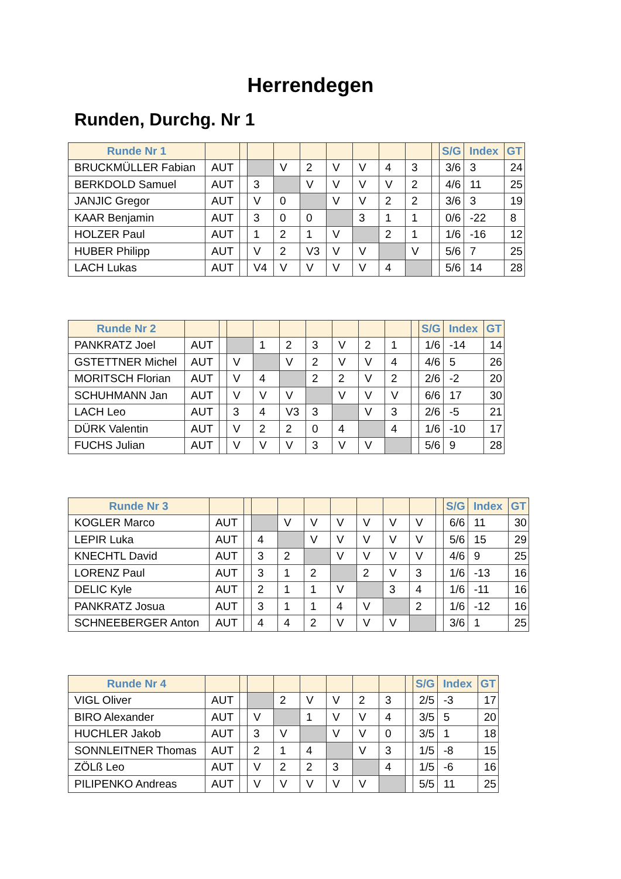Herrendegen
Runden, Durchg. Nr 1
| Runde Nr 1 | | | | | | | | | | | S/G | Index | GT |
| --- | --- | --- | --- | --- | --- | --- | --- | --- | --- | --- | --- | --- | --- |
| BRUCKMÜLLER Fabian | AUT | | | V | 2 | V | V | 4 | 3 | | 3/6 | 3 | 24 |
| BERKDOLD Samuel | AUT | | 3 | | V | V | V | V | 2 | | 4/6 | 11 | 25 |
| JANJIC Gregor | AUT | | V | 0 | | V | V | 2 | 2 | | 3/6 | 3 | 19 |
| KAAR Benjamin | AUT | | 3 | 0 | 0 | | 3 | 1 | 1 | | 0/6 | -22 | 8 |
| HOLZER Paul | AUT | | 1 | 2 | 1 | V | | 2 | 1 | | 1/6 | -16 | 12 |
| HUBER Philipp | AUT | | V | 2 | V3 | V | V | | V | | 5/6 | 7 | 25 |
| LACH Lukas | AUT | | V4 | V | V | V | V | 4 | | | 5/6 | 14 | 28 |
| Runde Nr 2 | | | | | | | | | | | S/G | Index | GT |
| --- | --- | --- | --- | --- | --- | --- | --- | --- | --- | --- | --- | --- | --- |
| PANKRATZ Joel | AUT | | | 1 | 2 | 3 | V | 2 | 1 | | 1/6 | -14 | 14 |
| GSTETTNER Michel | AUT | | V | | V | 2 | V | V | 4 | | 4/6 | 5 | 26 |
| MORITSCH Florian | AUT | | V | 4 | | 2 | 2 | V | 2 | | 2/6 | -2 | 20 |
| SCHUHMANN Jan | AUT | | V | V | V | | V | V | V | | 6/6 | 17 | 30 |
| LACH Leo | AUT | | 3 | 4 | V3 | 3 | | V | 3 | | 2/6 | -5 | 21 |
| DÜRK Valentin | AUT | | V | 2 | 2 | 0 | 4 | | 4 | | 1/6 | -10 | 17 |
| FUCHS Julian | AUT | | V | V | V | 3 | V | V | | | 5/6 | 9 | 28 |
| Runde Nr 3 | | | | | | | | | | | S/G | Index | GT |
| --- | --- | --- | --- | --- | --- | --- | --- | --- | --- | --- | --- | --- | --- |
| KOGLER Marco | AUT | | | V | V | V | V | V | V | | 6/6 | 11 | 30 |
| LEPIR Luka | AUT | | 4 | | V | V | V | V | V | | 5/6 | 15 | 29 |
| KNECHTL David | AUT | | 3 | 2 | | V | V | V | V | | 4/6 | 9 | 25 |
| LORENZ Paul | AUT | | 3 | 1 | 2 | | 2 | V | 3 | | 1/6 | -13 | 16 |
| DELIC Kyle | AUT | | 2 | 1 | 1 | V | | 3 | 4 | | 1/6 | -11 | 16 |
| PANKRATZ Josua | AUT | | 3 | 1 | 1 | 4 | V | | 2 | | 1/6 | -12 | 16 |
| SCHNEEBERGER Anton | AUT | | 4 | 4 | 2 | V | V | V | | | 3/6 | 1 | 25 |
| Runde Nr 4 | | | | | | | | | | S/G | Index | GT |
| --- | --- | --- | --- | --- | --- | --- | --- | --- | --- | --- | --- | --- |
| VIGL Oliver | AUT | | | 2 | V | V | 2 | 3 | | 2/5 | -3 | 17 |
| BIRO Alexander | AUT | | V | | 1 | V | V | 4 | | 3/5 | 5 | 20 |
| HUCHLER Jakob | AUT | | 3 | V | | V | V | 0 | | 3/5 | 1 | 18 |
| SONNLEITNER Thomas | AUT | | 2 | 1 | 4 | | V | 3 | | 1/5 | -8 | 15 |
| ZÖLß Leo | AUT | | V | 2 | 2 | 3 | | 4 | | 1/5 | -6 | 16 |
| PILIPENKO Andreas | AUT | | V | V | V | V | V | | | 5/5 | 11 | 25 |